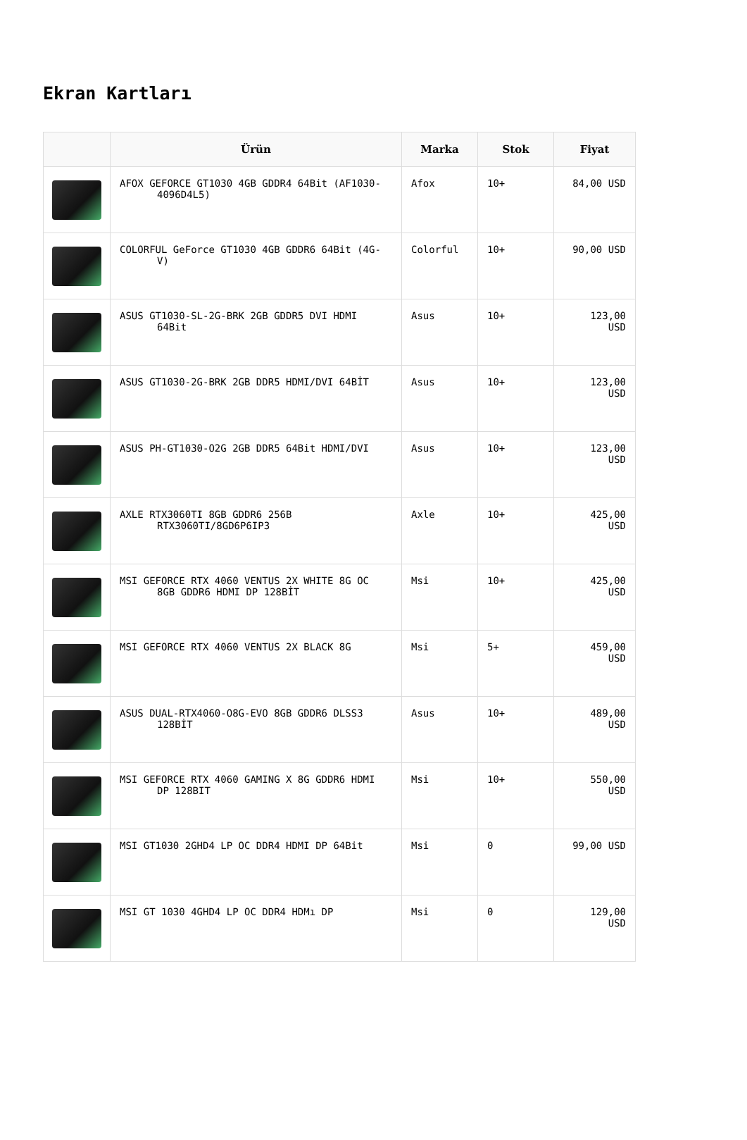Ekran Kartları
| | Ürün | Marka | Stok | Fiyat |
| --- | --- | --- | --- | --- |
| | AFOX GEFORCE GT1030 4GB GDDR4 64Bit (AF1030- 4096D4L5) | Afox | 10+ | 84,00 USD |
| | COLORFUL GeForce GT1030 4GB GDDR6 64Bit (4G- V) | Colorful | 10+ | 90,00 USD |
| | ASUS GT1030-SL-2G-BRK 2GB GDDR5 DVI HDMI 64Bit | Asus | 10+ | 123,00 USD |
| | ASUS GT1030-2G-BRK 2GB DDR5 HDMI/DVI 64BİT | Asus | 10+ | 123,00 USD |
| | ASUS PH-GT1030-O2G 2GB DDR5 64Bit HDMI/DVI | Asus | 10+ | 123,00 USD |
| | AXLE RTX3060TI 8GB GDDR6 256B RTX3060TI/8GD6P6IP3 | Axle | 10+ | 425,00 USD |
| | MSI GEFORCE RTX 4060 VENTUS 2X WHITE 8G OC 8GB GDDR6 HDMI DP 128BİT | Msi | 10+ | 425,00 USD |
| | MSI GEFORCE RTX 4060 VENTUS 2X BLACK 8G | Msi | 5+ | 459,00 USD |
| | ASUS DUAL-RTX4060-O8G-EVO 8GB GDDR6 DLSS3 128BİT | Asus | 10+ | 489,00 USD |
| | MSI GEFORCE RTX 4060 GAMING X 8G GDDR6 HDMI DP 128BIT | Msi | 10+ | 550,00 USD |
| | MSI GT1030 2GHD4 LP OC DDR4 HDMI DP 64Bit | Msi | 0 | 99,00 USD |
| | MSI GT 1030 4GHD4 LP OC DDR4 HDMı DP | Msi | 0 | 129,00 USD |